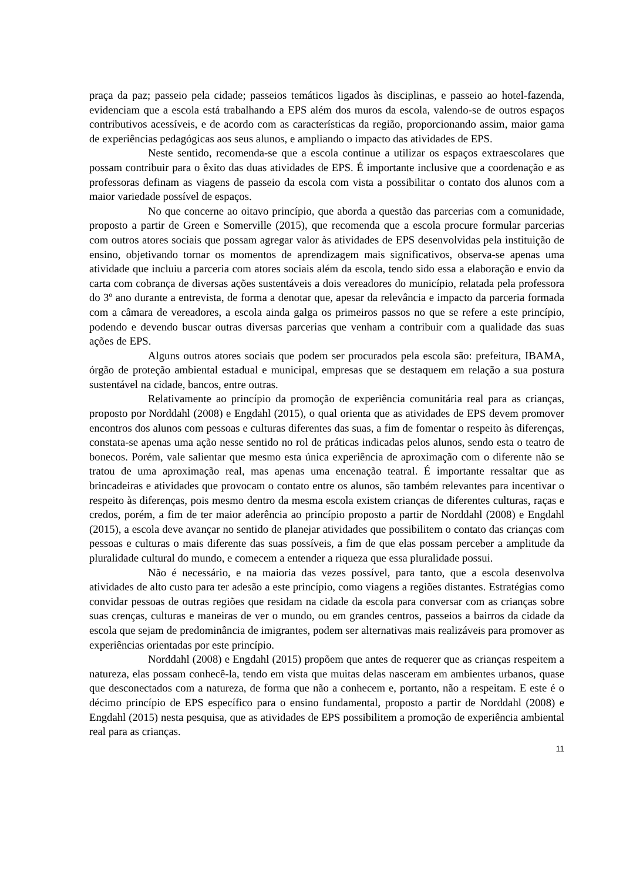praça da paz; passeio pela cidade; passeios temáticos ligados às disciplinas, e passeio ao hotel-fazenda, evidenciam que a escola está trabalhando a EPS além dos muros da escola, valendo-se de outros espaços contributivos acessíveis, e de acordo com as características da região, proporcionando assim, maior gama de experiências pedagógicas aos seus alunos, e ampliando o impacto das atividades de EPS.
Neste sentido, recomenda-se que a escola continue a utilizar os espaços extraescolares que possam contribuir para o êxito das duas atividades de EPS. É importante inclusive que a coordenação e as professoras definam as viagens de passeio da escola com vista a possibilitar o contato dos alunos com a maior variedade possível de espaços.
No que concerne ao oitavo princípio, que aborda a questão das parcerias com a comunidade, proposto a partir de Green e Somerville (2015), que recomenda que a escola procure formular parcerias com outros atores sociais que possam agregar valor às atividades de EPS desenvolvidas pela instituição de ensino, objetivando tornar os momentos de aprendizagem mais significativos, observa-se apenas uma atividade que incluiu a parceria com atores sociais além da escola, tendo sido essa a elaboração e envio da carta com cobrança de diversas ações sustentáveis a dois vereadores do município, relatada pela professora do 3º ano durante a entrevista, de forma a denotar que, apesar da relevância e impacto da parceria formada com a câmara de vereadores, a escola ainda galga os primeiros passos no que se refere a este princípio, podendo e devendo buscar outras diversas parcerias que venham a contribuir com a qualidade das suas ações de EPS.
Alguns outros atores sociais que podem ser procurados pela escola são: prefeitura, IBAMA, órgão de proteção ambiental estadual e municipal, empresas que se destaquem em relação a sua postura sustentável na cidade, bancos, entre outras.
Relativamente ao princípio da promoção de experiência comunitária real para as crianças, proposto por Norddahl (2008) e Engdahl (2015), o qual orienta que as atividades de EPS devem promover encontros dos alunos com pessoas e culturas diferentes das suas, a fim de fomentar o respeito às diferenças, constata-se apenas uma ação nesse sentido no rol de práticas indicadas pelos alunos, sendo esta o teatro de bonecos. Porém, vale salientar que mesmo esta única experiência de aproximação com o diferente não se tratou de uma aproximação real, mas apenas uma encenação teatral. É importante ressaltar que as brincadeiras e atividades que provocam o contato entre os alunos, são também relevantes para incentivar o respeito às diferenças, pois mesmo dentro da mesma escola existem crianças de diferentes culturas, raças e credos, porém, a fim de ter maior aderência ao princípio proposto a partir de Norddahl (2008) e Engdahl (2015), a escola deve avançar no sentido de planejar atividades que possibilitem o contato das crianças com pessoas e culturas o mais diferente das suas possíveis, a fim de que elas possam perceber a amplitude da pluralidade cultural do mundo, e comecem a entender a riqueza que essa pluralidade possui.
Não é necessário, e na maioria das vezes possível, para tanto, que a escola desenvolva atividades de alto custo para ter adesão a este princípio, como viagens a regiões distantes. Estratégias como convidar pessoas de outras regiões que residam na cidade da escola para conversar com as crianças sobre suas crenças, culturas e maneiras de ver o mundo, ou em grandes centros, passeios a bairros da cidade da escola que sejam de predominância de imigrantes, podem ser alternativas mais realizáveis para promover as experiências orientadas por este princípio.
Norddahl (2008) e Engdahl (2015) propõem que antes de requerer que as crianças respeitem a natureza, elas possam conhecê-la, tendo em vista que muitas delas nasceram em ambientes urbanos, quase que desconectados com a natureza, de forma que não a conhecem e, portanto, não a respeitam. E este é o décimo princípio de EPS específico para o ensino fundamental, proposto a partir de Norddahl (2008) e Engdahl (2015) nesta pesquisa, que as atividades de EPS possibilitem a promoção de experiência ambiental real para as crianças.
11